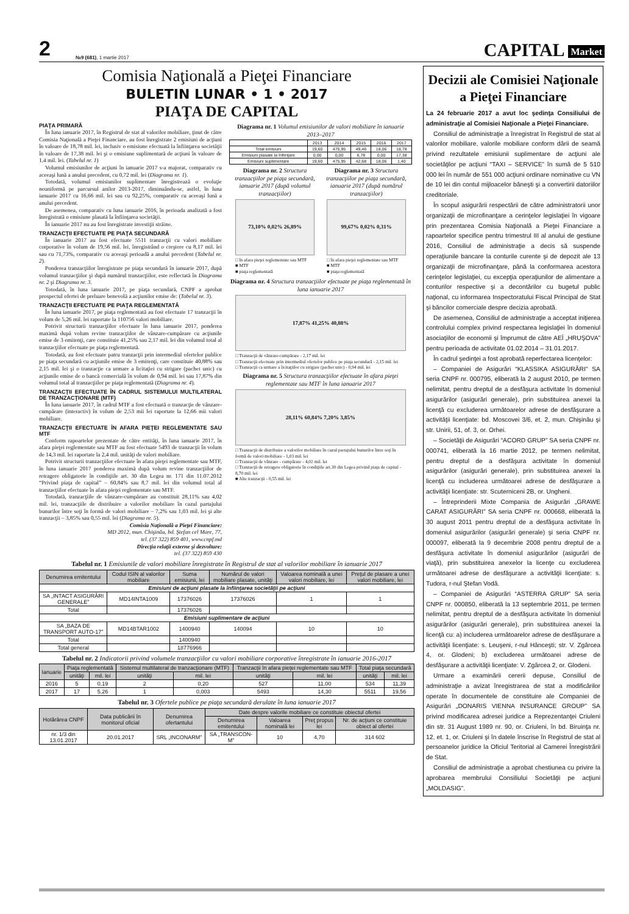2
№9 (681), 1 martie 2017
CAPITAL Market
Comisia Naţională a Pieţei Financiare
BULETIN LUNAR • 1 • 2017
PIAŢA DE CAPITAL
PIAŢA PRIMARĂ
În luna ianuarie 2017, în Registrul de stat al valorilor mobiliare, ţinut de către Comisia Naţională a Pieţei Financiare, au fost înregistrate 2 emisiuni de acţiuni în valoare de 18,78 mil. lei, inclusiv o emisiune efectuată la înfiinţarea societăţii în valoare de 17,38 mil. lei şi o emisiune suplimentară de acţiuni în valoare de 1,4 mil. lei. (Tabelul nr. 1)
Volumul emisiunilor de acţiuni în ianuarie 2017 s-a majorat, comparativ cu aceeaşi lună a anului precedent, cu 0,72 mil. lei (Diagrama nr. 1).
Totodată, volumul emisiunilor suplimentare înregistrează o evoluţie neuniformă pe parcursul anilor 2013-2017, diminuându-se, astfel, în luna ianuarie 2017 cu 16,66 mil. lei sau cu 92,25%, comparativ cu aceeaşi lună a anului precedent.
De asemenea, comparativ cu luna ianuarie 2016, în perioada analizată a fost înregistrată o emisiune plasată la înfiinţarea societăţii.
În ianuarie 2017 nu au fost înregistrate investiţii străine.
TRANZACŢII EFECTUATE PE PIAŢA SECUNDARĂ
În ianuarie 2017 au fost efectuate 5511 tranzacţii cu valori mobiliare corporative în volum de 19,56 mil. lei, înregistrând o creştere cu 8,17 mil. lei sau cu 71,73%, comparativ cu aceeaşi perioadă a anului precedent (Tabelul nr. 2).
Ponderea tranzacţiilor înregistrate pe piaţa secundară în ianuarie 2017, după volumul tranzacţiilor şi după numărul tranzacţiilor, este reflectată în Diagrama nr. 2 şi Diagrama nr. 3.
Totodată, în luna ianuarie 2017, pe piaţa secundară, CNPF a aprobat prospectul ofertei de preluare benevolă a acţiunilor emise de: (Tabelul nr. 3).
TRANZACŢII EFECTUATE PE PIAŢA REGLEMENTATĂ
În luna ianuarie 2017, pe piaţa reglementată au fost efectuate 17 tranzacţii în volum de 5,26 mil. lei raportate la 110756 valori mobiliare.
Potrivit structurii tranzacţiilor efectuate în luna ianuarie 2017, ponderea maximă după volum revine tranzacţiilor de vânzare-cumpărare cu acţiunile emise de 3 emitenţi, care constituie 41,25% sau 2,17 mil. lei din volumul total al tranzacţiilor efectuate pe piaţa reglementată.
Totodată, au fost efectuate patru tranzacţii prin intermediul ofertelor publice pe piaţa secundară cu acţiunile emise de 3 emitenţi, care constituie 40,88% sau 2,15 mil. lei şi o tranzacţie ca urmare a licitaţiei cu strigare (pachet unic) cu acţiunile emise de o bancă comercială în volum de 0,94 mil. lei sau 17,87% din volumul total al tranzacţiilor pe piaţa reglementată (Diagrama nr. 4).
TRANZACŢII EFECTUATE ÎN CADRUL SISTEMULUI MULTILATERAL DE TRANZACŢIONARE (MTF)
În luna ianuarie 2017, în cadrul MTF a fost efectuată o tranzacţie de vânzare-cumpărare (interactiv) în volum de 2,53 mii lei raportate la 12,66 mii valori mobiliare.
TRANZACŢII EFECTUATE ÎN AFARA PIEŢEI REGLEMENTATE SAU MTF
Conform rapoartelor prezentate de către entităţi, în luna ianuarie 2017, în afara pieţei reglementate sau MTF au fost efectuate 5493 de tranzacţii în volum de 14,3 mil. lei raportate la 2,4 mil. unităţi de valori mobiliare.
Potrivit structurii tranzacţiilor efectuate în afara pieţei reglementate sau MTF, în luna ianuarie 2017 ponderea maximă după volum revine tranzacţiilor de retragere obligatorie în condiţiile art. 30 din Legea nr. 171 din 11.07.2012 “Privind piaţa de capital” – 60,84% sau 8,7 mil. lei din volumul total al tranzacţiilor efectuate în afara pieţei reglementate sau MTF.
Totodată, tranzacţiile de vânzare-cumpărare au constituit 28,11% sau 4,02 mil. lei, tranzacţiile de distribuire a valorilor mobiliare în cazul partajului bunurilor între soţi în formă de valori mobiliare – 7,2% sau 1,03 mil. lei şi alte tranzacţii – 3,85% sau 0,55 mil. lei (Diagrama nr. 5).
Comisia Naţională a Pieţei Financiare:
MD 2012, mun. Chişinău, bd. Ştefan cel Mare, 77,
tel. (37 322) 859 401, www.cnpf.md
Direcţia relaţii externe şi dezvoltare:
tel. (37 322) 859 430
Diagrama nr. 1 Volumul emisiunilor de valori mobiliare în ianuarie 2013–2017
| | 2013 | 2014 | 2015 | 2016 | 2017 |
| Total emisiuni | 19,60 | 475,95 | 49,46 | 18,06 | 18,78 |
| Emisiuni plasate la înfiinţare | 0,00 | 0,00 | 6,78 | 0,00 | 17,38 |
| Emisiuni suplimentare | 19,60 | 475,95 | 42,68 | 18,06 | 1,40 |
Diagrama nr. 2 Structura tranzacţiilor pe piaţa secundară, ianuarie 2017 (după volumul tranzacţiilor)
73,10% 0,02% 26,89%
□ în afara pieţei reglementate sau MTF
■ MTF
■ piaţa reglementată
Diagrama nr. 3 Structura tranzacţiilor pe piaţa secundară, ianuarie 2017 (după numărul tranzacţiilor)
99,67% 0,02% 0,31%
□ în afara pieţei reglementate sau MTF
■ MTF
■ piaţa reglementată
Diagrama nr. 4 Structura tranzacţiilor efectuate pe piaţa reglementată în luna ianuarie 2017
17,87% 41,25% 40,88%
□ Tranzacţii de vânzare-cumpărare - 2,17 mil. lei
□ Tranzacţii efectuate prin intermediul ofertelor publice pe piaţa secundară - 2,15 mil. lei
□ Tranzacţii ca urmare a licitaţiilor cu strigare (pachet unic) - 0,94 mil. lei
Diagrama nr. 5 Structura tranzacţiilor efectuate în afara pieţei reglementate sau MTF în luna ianuarie 2017
28,11% 60,84% 7,20% 3,85%
□ Tranzacţii de distribuire a valorilor mobiliare în cazul partajului bunurilor între soţi în formă de valori mobiliare - 1,03 mil. lei
□ Tranzacţii de vânzare - cumpărare - 4,02 mil. lei
□ Tranzacţii de retragere obligatorie în condiţiile art.30 din Legea privind piaţa de capital - 8,70 mil. lei
■ Alte tranzacţii - 0,55 mil. lei
Tabelul nr. 1 Emisiunile de valori mobiliare înregistrate în Registrul de stat al valorilor mobiliare în ianuarie 2017
| Denumirea emitentului | Codul ISIN al valorilor mobiliare | Suma emisiunii, lei | Numărul de valori mobiliare plasate, unităţi | Valoarea nominală a unei valori mobiliare, lei | Preţul de plasare a unei valori mobiliare, lei |
| --- | --- | --- | --- | --- | --- |
| Emisiuni de acţiuni plasate la înfiinţarea societăţii pe acţiuni | | | | | |
| SA „INTACT ASIGURĂRI GENERALE” | MD14INTA1009 | 17376026 | 17376026 | 1 | 1 |
| Total | | 17376026 | | | |
| Emisiuni suplimentare de acţiuni | | | | | |
| SA „BAZA DE TRANSPORT AUTO-17” | MD14BTAR1002 | 1400940 | 140094 | 10 | 10 |
| Total | | 1400940 | | | |
| Total general | | 18776966 | | | |
Tabelul nr. 2 Indicatorii privind volumele tranzacţiilor cu valori mobiliare corporative înregistrate în ianuarie 2016-2017
| Ianuarie | Piaţa reglementată | | Sistemul multilateral de tranzacţionare (MTF) | | Tranzacţii în afara pieţei reglementate sau MTF | | Total piaţa secundară | |
| --- | --- | --- | --- | --- | --- | --- | --- | --- |
| | unităţi | mil. lei | unităţi | mil. lei | unităţi | mil. lei | unităţi | mil. lei |
| 2016 | 5 | 0,19 | 2 | 0,20 | 527 | 11,00 | 534 | 11,39 |
| 2017 | 17 | 5,26 | 1 | 0,003 | 5493 | 14,30 | 5511 | 19,56 |
Tabelul nr. 3 Ofertele publice pe piaţa secundară derulate în luna ianuarie 2017
| Hotărârea CNPF | Data publicării în monitorul oficial | Denumirea ofertantului | Date despre valorile mobiliare ce constituie obiectul ofertei | | | |
| --- | --- | --- | --- | --- | --- | --- |
| | | | Denumirea emitentului | Valoarea nominală lei | Preţ propus lei | Nr. de acţiuni ce constituie obiect al ofertei |
| nr. 1/3 din 13.01.2017 | 20.01.2017 | SRL „INCONARM” | SA „TRANSCON-M” | 10 | 4,70 | 314 602 |
Decizii ale Comisiei Naţionale a Pieţei Financiare
La 24 februarie 2017 a avut loc şedinţa Consiliului de administraţie al Comisiei Naţionale a Pieţei Financiare.
Consiliul de administraţie a înregistrat în Registrul de stat al valorilor mobiliare, valorile mobiliare conform dării de seamă privind rezultatele emisiunii suplimentare de acţiuni ale societăţilor pe acţiuni “TAXI – SERVICE” în sumă de 5 510 000 lei în număr de 551 000 acţiuni ordinare nominative cu VN de 10 lei din contul mijloacelor băneşti şi a convertirii datoriilor creditoriale.
În scopul asigurării respectării de către administratorii unor organizaţii de microfinanţare a cerinţelor legislaţiei în vigoare prin prezentarea Comisia Naţională a Pieţei Financiare a rapoartelor specifice pentru trimestrul III al anului de gestiune 2016, Consiliul de administraţie a decis să suspende operaţiunile bancare la conturile curente şi de depozit ale 13 organizaţii de microfinanţare, până la conformarea acestora cerinţelor legislaţiei, cu excepţia operaţiunilor de alimentare a conturilor respective şi a decontărilor cu bugetul public naţional, cu informarea Inspectoratului Fiscal Principal de Stat şi băncilor comerciale despre decizia aprobată.
De asemenea, Consiliul de administraţie a acceptat iniţierea controlului complex privind respectarea legislaţiei în domeniul asociaţiilor de economii şi împrumut de către AEÎ „HRUŞOVA” pentru perioada de activitate 01.02.2014 – 31.01.2017.
În cadrul şedinţei a fost aprobată reperfectarea licenţelor:
– Companiei de Asigurări “KLASSIKA ASIGURĂRI” SA seria CNPF nr. 000795, eliberată la 2 august 2010, pe termen nelimitat, pentru dreptul de a desfăşura activitate în domeniul asigurărilor (asigurări generale), prin substituirea anexei la licenţă cu excluderea următoarelor adrese de desfăşurare a activităţii licenţiate: bd. Moscovei 3/6, et. 2, mun. Chişinău şi str. Unirii, 51, of. 3, or. Orhei.
– Societăţii de Asigurări “ACORD GRUP” SA seria CNPF nr. 000741, eliberată la 16 martie 2012, pe termen nelimitat, pentru dreptul de a desfăşura activitate în domeniul asigurărilor (asigurări generale), prin substituirea anexei la licenţă cu includerea următoarei adrese de desfăşurare a activităţii licenţiate: str. Scuterniceni 2B, or. Ungheni.
– Întreprinderii Mixte Compania de Asigurări „GRAWE CARAT ASIGURĂRI” SA seria CNPF nr. 000668, eliberată la 30 august 2011 pentru dreptul de a desfăşura activitate în domeniul asigurărilor (asigurări generale) şi seria CNPF nr. 000097, eliberată la 9 decembrie 2008 pentru dreptul de a desfăşura activitate în domeniul asigurărilor (asigurări de viaţă), prin substituirea anexelor la licenţe cu excluderea următoarei adrese de desfăşurare a activităţii licenţiate: s. Tudora, r-nul Ştefan Vodă.
– Companiei de Asigurări “ASTERRA GRUP” SA seria CNPF nr. 000850, eliberată la 13 septembrie 2011, pe termen nelimitat, pentru dreptul de a desfăşura activitate în domeniul asigurărilor (asigurări generale), prin substituirea anexei la licenţă cu: a) includerea următoarelor adrese de desfăşurare a activităţii licenţiate: s. Leuşeni, r-nul Hânceşti; str. V. Zgârcea 4, or. Glodeni; b) excluderea următoarei adrese de desfăşurare a activităţii licenţiate: V. Zgârcea 2, or. Glodeni.
Urmare a examinării cererii depuse, Consiliul de administraţie a avizat înregistrarea de stat a modificărilor operate în documentele de constituire ale Companiei de Asigurări „DONARIS VIENNA INSURANCE GROUP” SA privind modificarea adresei juridice a Reprezentanţei Criuleni din str. 31 August 1989 nr. 90, or. Criuleni, în bd. Biruinţa nr. 12, et. 1, or. Criuleni şi în datele înscrise în Registrul de stat al persoanelor juridice la Oficiul Teritorial al Camerei Înregistrării de Stat.
Consiliul de administraţie a aprobat chestiunea cu privire la aprobarea membrului Consiliului Societăţii pe acţiuni „MOLDASIG”.